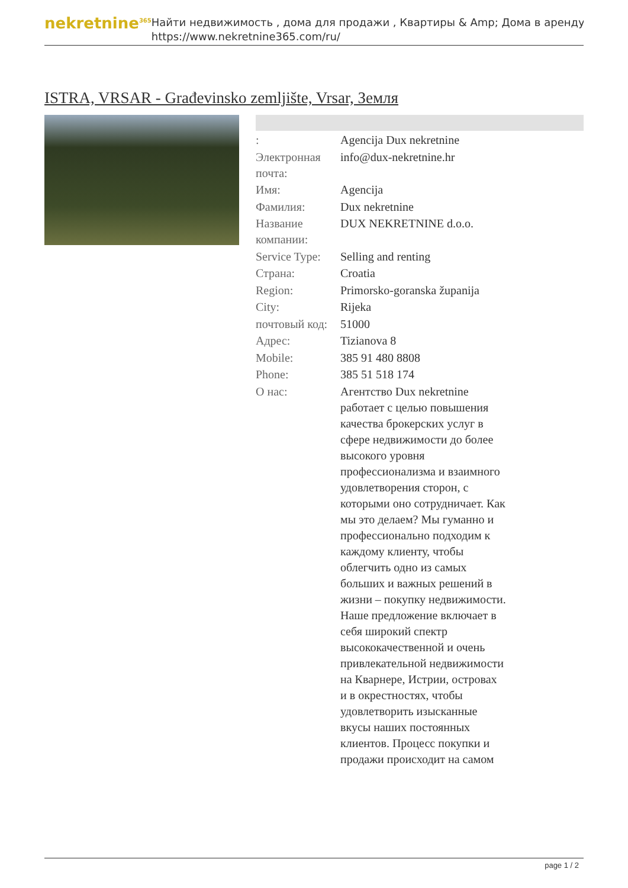nekretnine<sup>365</sup>
Найти недвижимость , дома для продажи , Квартиры & Amp; Дома в аренду
https://www.nekretnine365.com/ru/
ISTRA, VRSAR - Građevinsko zemljište, Vrsar, Земля
| : | Agencija Dux nekretnine |
| Электронная почта: | info@dux-nekretnine.hr |
| Имя: | Agencija |
| Фамилия: | Dux nekretnine |
| Название компании: | DUX NEKRETNINE d.o.o. |
| Service Type: | Selling and renting |
| Страна: | Croatia |
| Region: | Primorsko-goranska županija |
| City: | Rijeka |
| почтовый код: | 51000 |
| Адрес: | Tizianova 8 |
| Mobile: | 385 91 480 8808 |
| Phone: | 385 51 518 174 |
| О нас: | Агентство Dux nekretnine работает с целью повышения качества брокерских услуг в сфере недвижимости до более высокого уровня профессионализма и взаимного удовлетворения сторон, с которыми оно сотрудничает. Как мы это делаем? Мы гуманно и профессионально подходим к каждому клиенту, чтобы облегчить одно из самых больших и важных решений в жизни – покупку недвижимости. Наше предложение включает в себя широкий спектр высококачественной и очень привлекательной недвижимости на Кварнере, Истрии, островах и в окрестностях, чтобы удовлетворить изысканные вкусы наших постоянных клиентов. Процесс покупки и продажи происходит на самом |
page 1 / 2